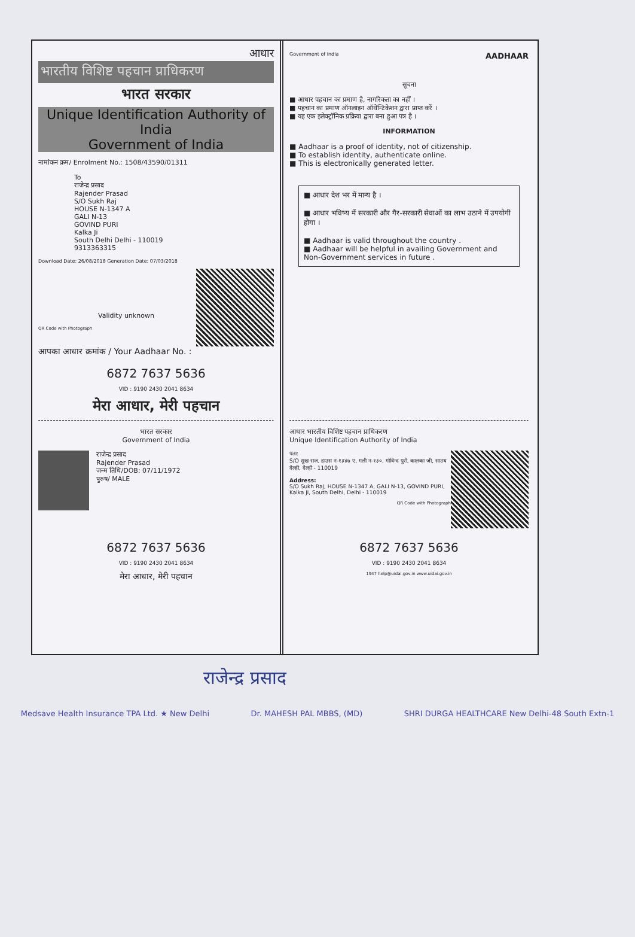आधार
भारतीय विशिष्ट पहचान प्राधिकरण
भारत सरकार
Unique Identification Authority of India
Government of India
नामांकन क्रम/ Enrolment No.: 1508/43590/01311
To
राजेन्द्र प्रसाद
Rajender Prasad
S/O Sukh Raj
HOUSE N-1347 A
GALI N-13
GOVIND PURI
Kalka Ji
South Delhi Delhi - 110019
9313363315
Download Date: 26/08/2018 Generation Date: 07/03/2018
Validity unknown
QR Code with Photograph
आपका आधार क्रमांक / Your Aadhaar No. :
6872 7637 5636
VID : 9190 2430 2041 8634
मेरा आधार, मेरी पहचान
भारत सरकार
Government of India
राजेन्द्र प्रसाद
Rajender Prasad
जन्म तिथि/DOB: 07/11/1972
पुरुष/ MALE
6872 7637 5636
VID : 9190 2430 2041 8634
मेरा आधार, मेरी पहचान
Government of India AADHAAR
सूचना
■ आधार पहचान का प्रमाण है, नागरिकता का नहीं ।
■ पहचान का प्रमाण ऑनलाइन ऑथेन्टिकेशन द्वारा प्राप्त करें ।
■ यह एक इलेक्ट्रॉनिक प्रक्रिया द्वारा बना हुआ पत्र है ।
INFORMATION
■ Aadhaar is a proof of identity, not of citizenship.
■ To establish identity, authenticate online.
■ This is electronically generated letter.
■ आधार देश भर में मान्य है ।
■ आधार भविष्य में सरकारी और गैर-सरकारी सेवाओं का लाभ उठाने में उपयोगी होगा ।
■ Aadhaar is valid throughout the country .
■ Aadhaar will be helpful in availing Government and Non-Government services in future .
आधार भारतीय विशिष्ट पहचान प्राधिकरण
Unique Identification Authority of India
पता:
S/O सुख राज, हाउस न-१३४७ ए, गली न-१३०, गोविन्द पुरी, कालका जी, साउथ देल्ही, देल्ही - 110019
Address:
S/O Sukh Raj, HOUSE N-1347 A, GALI N-13, GOVIND PURI, Kalka Ji, South Delhi, Delhi - 110019
QR Code with Photograph
6872 7637 5636
VID : 9190 2430 2041 8634
1947 help@uidai.gov.in www.uidai.gov.in
राजेन्द्र प्रसाद
Medsave Health Insurance TPA Ltd. ★ New Delhi Dr. MAHESH PAL MBBS, (MD) SHRI DURGA HEALTHCARE New Delhi-48 South Extn-1